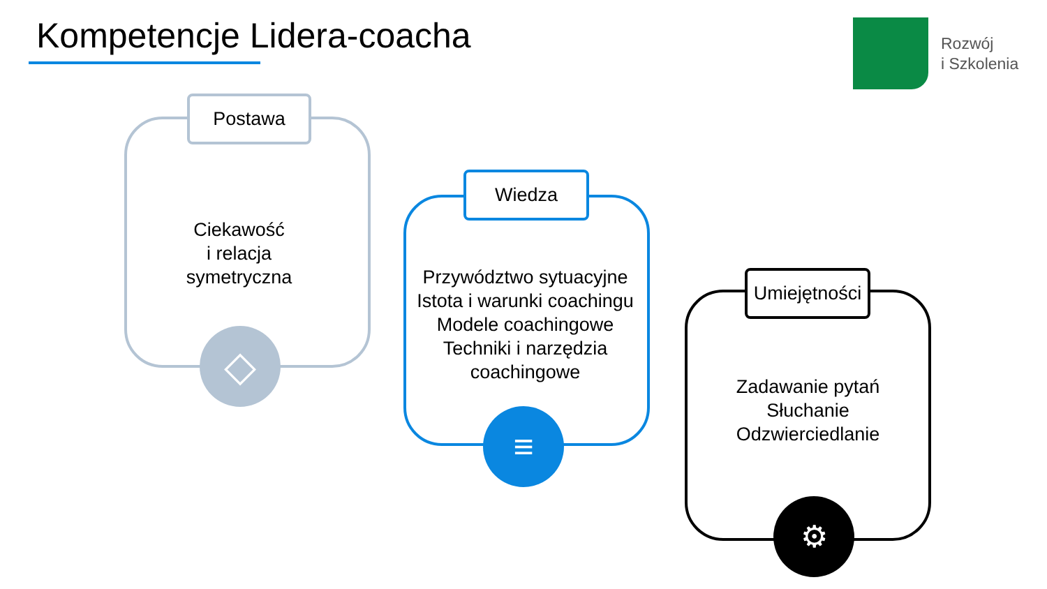Kompetencje Lidera-coacha
Rozwój
i Szkolenia
Postawa
Ciekawość
i relacja
symetryczna
◇
Wiedza
Przywództwo sytuacyjne
Istota i warunki coachingu
Modele coachingowe
Techniki i narzędzia
coachingowe
≡
Umiejętności
Zadawanie pytań
Słuchanie
Odzwierciedlanie
⚙